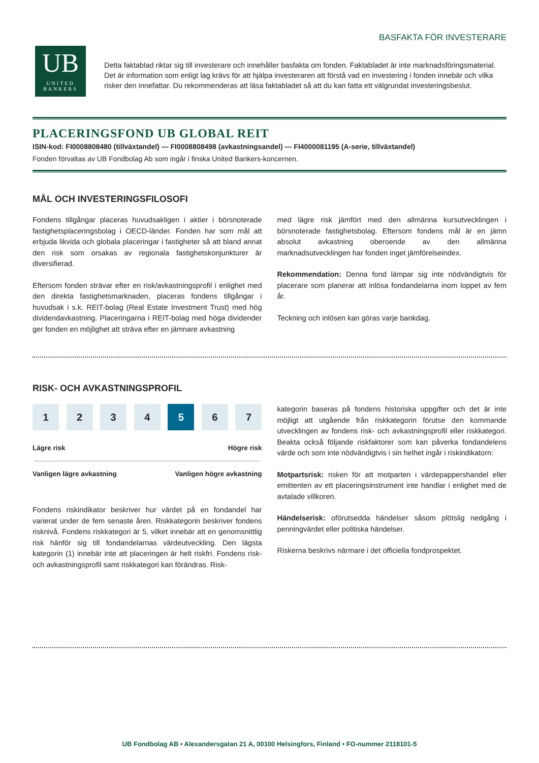BASFAKTA FÖR INVESTERARE
UB
UNITED
BANKERS
Detta faktablad riktar sig till investerare och innehåller basfakta om fonden. Faktabladet är inte marknadsföringsmaterial. Det är information som enligt lag krävs för att hjälpa investeraren att förstå vad en investering i fonden innebär och vilka risker den innefattar. Du rekommenderas att läsa faktabladet så att du kan fatta ett välgrundat investeringsbeslut.
PLACERINGSFOND UB GLOBAL REIT
ISIN-kod: FI0008808480 (tillväxtandel) — FI0008808498 (avkastningsandel) — FI4000081195 (A-serie, tillväxtandel)
Fonden förvaltas av UB Fondbolag Ab som ingår i finska United Bankers-koncernen.
MÅL OCH INVESTERINGSFILOSOFI
Fondens tillgångar placeras huvudsakligen i aktier i börsnoterade fastighetsplaceringsbolag i OECD-länder. Fonden har som mål att erbjuda likvida och globala placeringar i fastigheter så att bland annat den risk som orsakas av regionala fastighetskonjunkturer är diversifierad.
Eftersom fonden strävar efter en risk/avkastningsprofil i enlighet med den direkta fastighetsmarknaden, placeras fondens tillgångar i huvudsak i s.k. REIT-bolag (Real Estate Investment Trust) med hög dividendavkastning. Placeringarna i REIT-bolag med höga dividender ger fonden en möjlighet att sträva efter en jämnare avkastning
med lägre risk jämfört med den allmänna kursutvecklingen i börsnoterade fastighetsbolag. Eftersom fondens mål är en jämn absolut avkastning oberoende av den allmänna marknadsutvecklingen har fonden inget jämförelseindex.
Rekommendation: Denna fond lämpar sig inte nödvändigtvis för placerare som planerar att inlösa fondandelarna inom loppet av fem år.
Teckning och inlösen kan göras varje bankdag.
RISK- OCH AVKASTNINGSPROFIL
1 2 3 4 5 6 7
Lägre risk Högre risk
Vanligen lägre avkastning Vanligen högre avkastning
Fondens riskindikator beskriver hur värdet på en fondandel har varierat under de fem senaste åren. Riskkategorin beskriver fondens risknivå. Fondens riskkategori är 5, vilket innebär att en genomsnittlig risk hänför sig till fondandelarnas värdeutveckling. Den lägsta kategorin (1) innebär inte att placeringen är helt riskfri. Fondens risk- och avkastningsprofil samt riskkategori kan förändras. Risk-
kategorin baseras på fondens historiska uppgifter och det är inte möjligt att utgående från riskkategorin förutse den kommande utvecklingen av fondens risk- och avkastningsprofil eller riskkategori. Beakta också följande riskfaktorer som kan påverka fondandelens värde och som inte nödvändigtvis i sin helhet ingår i riskindikatorn:
Motpartsrisk: risken för att motparten i värdepappershandel eller emittenten av ett placeringsinstrument inte handlar i enlighet med de avtalade villkoren.
Händelserisk: oförutsedda händelser såsom plötslig nedgång i penningvärdet eller politiska händelser.
Riskerna beskrivs närmare i det officiella fondprospektet.
UB Fondbolag AB • Alexandersgatan 21 A, 00100 Helsingfors, Finland • FO-nummer 2118101-5